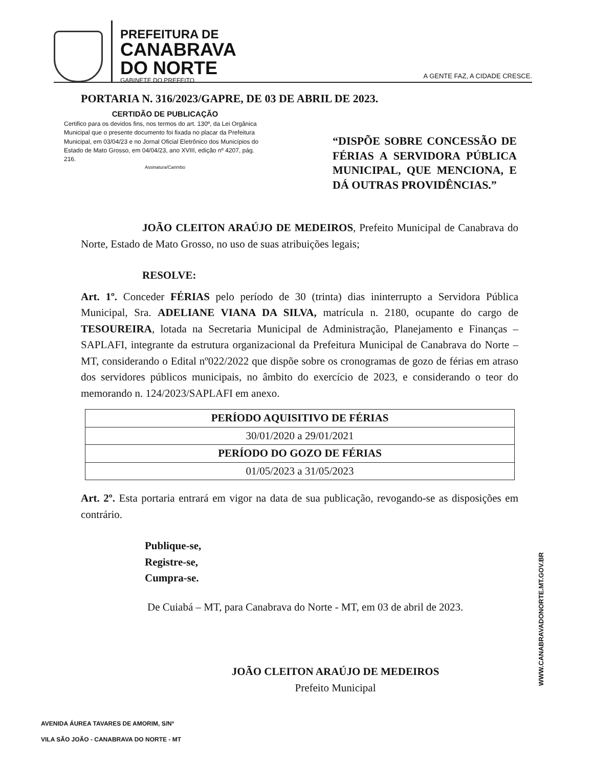PREFEITURA DE
CANABRAVA
DO NORTE
GABINETE DO PREFEITO
A GENTE FAZ, A CIDADE CRESCE.
PORTARIA N. 316/2023/GAPRE, DE 03 DE ABRIL DE 2023.
CERTIDÃO DE PUBLICAÇÃO
Certifico para os devidos fins, nos termos do art. 130º, da Lei Orgânica Municipal que o presente documento foi fixada no placar da Prefeitura Municipal, em 03/04/23 e no Jornal Oficial Eletrônico dos Municípios do Estado de Mato Grosso, em 04/04/23, ano XVIII, edição nº 4207, pág. 216.
Assinatura/Carimbo
“DISPÕE SOBRE CONCESSÃO DE FÉRIAS A SERVIDORA PÚBLICA MUNICIPAL, QUE MENCIONA, E DÁ OUTRAS PROVIDÊNCIAS.”
JOÃO CLEITON ARAÚJO DE MEDEIROS, Prefeito Municipal de Canabrava do Norte, Estado de Mato Grosso, no uso de suas atribuições legais;
RESOLVE:
Art. 1º. Conceder FÉRIAS pelo período de 30 (trinta) dias ininterrupto a Servidora Pública Municipal, Sra. ADELIANE VIANA DA SILVA, matrícula n. 2180, ocupante do cargo de TESOUREIRA, lotada na Secretaria Municipal de Administração, Planejamento e Finanças – SAPLAFI, integrante da estrutura organizacional da Prefeitura Municipal de Canabrava do Norte – MT, considerando o Edital nº022/2022 que dispõe sobre os cronogramas de gozo de férias em atraso dos servidores públicos municipais, no âmbito do exercício de 2023, e considerando o teor do memorando n. 124/2023/SAPLAFI em anexo.
| PERÍODO AQUISITIVO DE FÉRIAS |
| --- |
| 30/01/2020 a 29/01/2021 |
| PERÍODO DO GOZO DE FÉRIAS |
| 01/05/2023 a 31/05/2023 |
Art. 2º. Esta portaria entrará em vigor na data de sua publicação, revogando-se as disposições em contrário.
Publique-se,
Registre-se,
Cumpra-se.
De Cuiabá – MT, para Canabrava do Norte - MT, em 03 de abril de 2023.
JOÃO CLEITON ARAÚJO DE MEDEIROS
Prefeito Municipal
WWW.CANABRAVADONORTE.MT.GOV.BR
AVENIDA ÁUREA TAVARES DE AMORIM, S/Nº
VILA SÃO JOÃO - CANABRAVA DO NORTE - MT